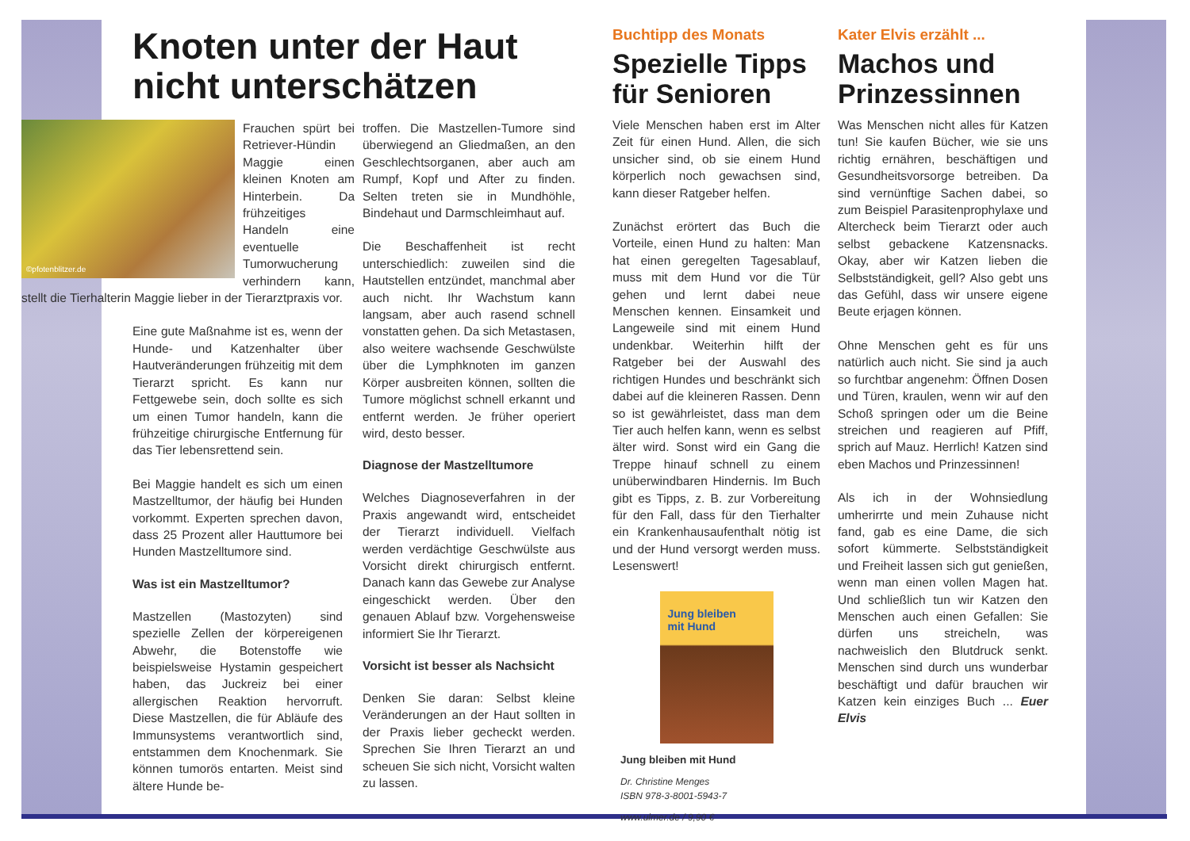Knoten unter der Haut
nicht unterschätzen
©pfotenblitzer.de
Frauchen spürt bei Retriever-Hündin Maggie einen kleinen Knoten am Hinterbein. Da frühzeitiges Handeln eine eventuelle Tumorwucherung verhindern kann, stellt die Tierhalterin Maggie lieber in der Tierarztpraxis vor.
Eine gute Maßnahme ist es, wenn der Hunde- und Katzenhalter über Hautveränderungen frühzeitig mit dem Tierarzt spricht. Es kann nur Fettgewebe sein, doch sollte es sich um einen Tumor handeln, kann die frühzeitige chirurgische Entfernung für das Tier lebensrettend sein.
Bei Maggie handelt es sich um einen Mastzelltumor, der häufig bei Hunden vorkommt. Experten sprechen davon, dass 25 Prozent aller Hauttumore bei Hunden Mastzelltumore sind.
Was ist ein Mastzelltumor?
Mastzellen (Mastozyten) sind spezielle Zellen der körpereigenen Abwehr, die Botenstoffe wie beispielsweise Hystamin gespeichert haben, das Juckreiz bei einer allergischen Reaktion hervorruft. Diese Mastzellen, die für Abläufe des Immunsystems verantwortlich sind, entstammen dem Knochenmark. Sie können tumorös entarten. Meist sind ältere Hunde be-
troffen. Die Mastzellen-Tumore sind überwiegend an Gliedmaßen, an den Geschlechtsorganen, aber auch am Rumpf, Kopf und After zu finden. Selten treten sie in Mundhöhle, Bindehaut und Darmschleimhaut auf.
Die Beschaffenheit ist recht unterschiedlich: zuweilen sind die Hautstellen entzündet, manchmal aber auch nicht. Ihr Wachstum kann langsam, aber auch rasend schnell vonstatten gehen. Da sich Metastasen, also weitere wachsende Geschwülste über die Lymphknoten im ganzen Körper ausbreiten können, sollten die Tumore möglichst schnell erkannt und entfernt werden. Je früher operiert wird, desto besser.
Diagnose der Mastzelltumore
Welches Diagnoseverfahren in der Praxis angewandt wird, entscheidet der Tierarzt individuell. Vielfach werden verdächtige Geschwülste aus Vorsicht direkt chirurgisch entfernt. Danach kann das Gewebe zur Analyse eingeschickt werden. Über den genauen Ablauf bzw. Vorgehensweise informiert Sie Ihr Tierarzt.
Vorsicht ist besser als Nachsicht
Denken Sie daran: Selbst kleine Veränderungen an der Haut sollten in der Praxis lieber gecheckt werden. Sprechen Sie Ihren Tierarzt an und scheuen Sie sich nicht, Vorsicht walten zu lassen.
Buchtipp des Monats
Spezielle Tipps für Senioren
Viele Menschen haben erst im Alter Zeit für einen Hund. Allen, die sich unsicher sind, ob sie einem Hund körperlich noch gewachsen sind, kann dieser Ratgeber helfen.
Zunächst erörtert das Buch die Vorteile, einen Hund zu halten: Man hat einen geregelten Tagesablauf, muss mit dem Hund vor die Tür gehen und lernt dabei neue Menschen kennen. Einsamkeit und Langeweile sind mit einem Hund undenkbar. Weiterhin hilft der Ratgeber bei der Auswahl des richtigen Hundes und beschränkt sich dabei auf die kleineren Rassen. Denn so ist gewährleistet, dass man dem Tier auch helfen kann, wenn es selbst älter wird. Sonst wird ein Gang die Treppe hinauf schnell zu einem unüberwindbaren Hindernis. Im Buch gibt es Tipps, z. B. zur Vorbereitung für den Fall, dass für den Tierhalter ein Krankenhausaufenthalt nötig ist und der Hund versorgt werden muss. Lesenswert!
Jung bleiben
mit Hund
Jung bleiben mit Hund
Dr. Christine Menges
ISBN 978-3-8001-5943-7
www.ulmer.de / 9,90 €
Kater Elvis erzählt ...
Machos und Prinzessinnen
Was Menschen nicht alles für Katzen tun! Sie kaufen Bücher, wie sie uns richtig ernähren, beschäftigen und Gesundheitsvorsorge betreiben. Da sind vernünftige Sachen dabei, so zum Beispiel Parasitenprophylaxe und Altercheck beim Tierarzt oder auch selbst gebackene Katzensnacks. Okay, aber wir Katzen lieben die Selbstständigkeit, gell? Also gebt uns das Gefühl, dass wir unsere eigene Beute erjagen können.
Ohne Menschen geht es für uns natürlich auch nicht. Sie sind ja auch so furchtbar angenehm: Öffnen Dosen und Türen, kraulen, wenn wir auf den Schoß springen oder um die Beine streichen und reagieren auf Pfiff, sprich auf Mauz. Herrlich! Katzen sind eben Machos und Prinzessinnen!
Als ich in der Wohnsiedlung umherirrte und mein Zuhause nicht fand, gab es eine Dame, die sich sofort kümmerte. Selbstständigkeit und Freiheit lassen sich gut genießen, wenn man einen vollen Magen hat. Und schließlich tun wir Katzen den Menschen auch einen Gefallen: Sie dürfen uns streicheln, was nachweislich den Blutdruck senkt. Menschen sind durch uns wunderbar beschäftigt und dafür brauchen wir Katzen kein einziges Buch ... Euer Elvis